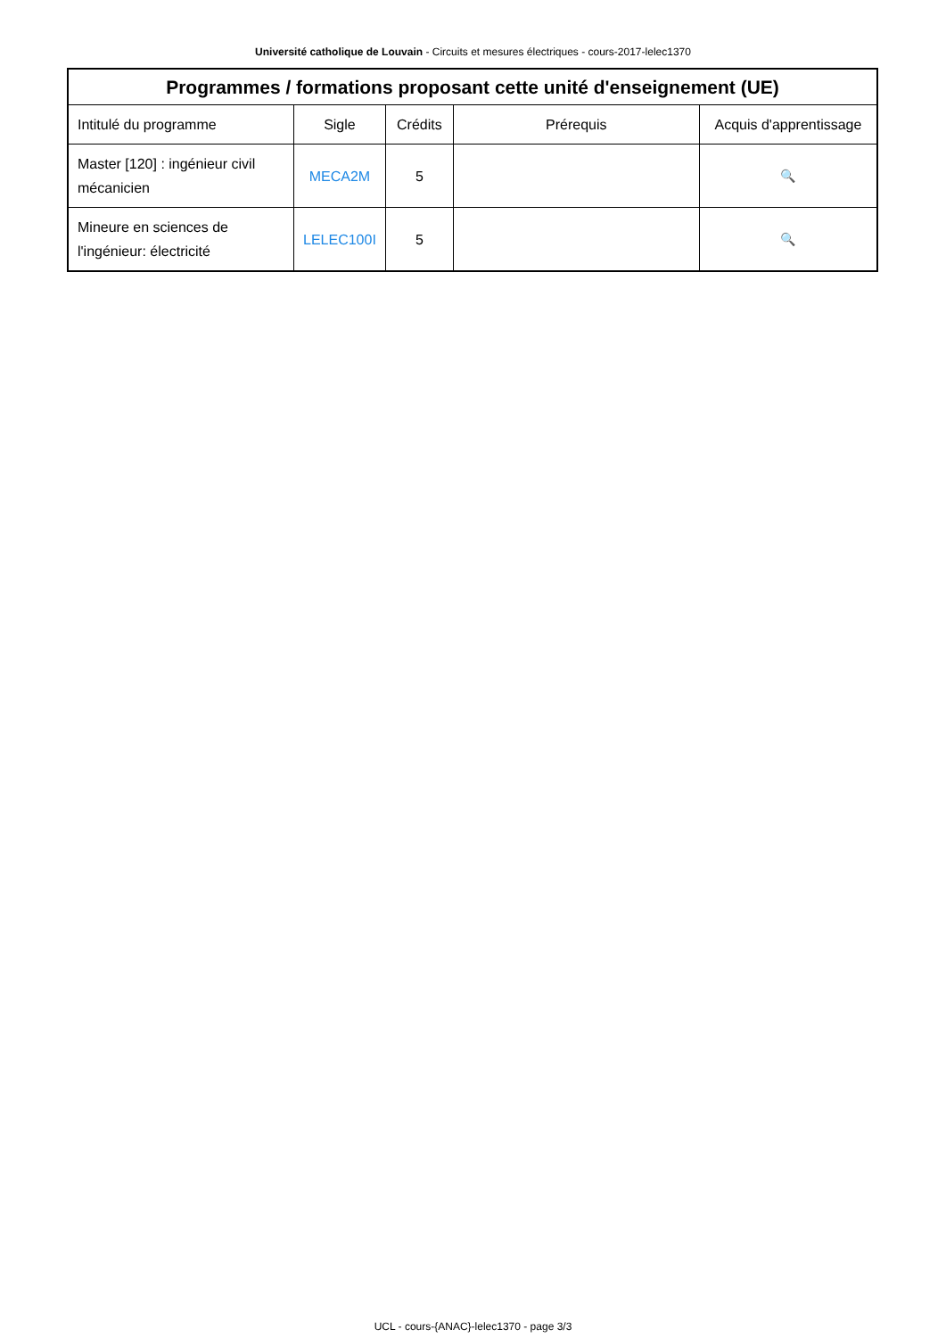Université catholique de Louvain - Circuits et mesures électriques - cours-2017-lelec1370
| Programmes / formations proposant cette unité d'enseignement (UE) | | | | |
| --- | --- | --- | --- | --- |
| Intitulé du programme | Sigle | Crédits | Prérequis | Acquis d'apprentissage |
| Master [120] : ingénieur civil mécanicien | MECA2M | 5 | | 🔍 |
| Mineure en sciences de l'ingénieur: électricité | LELEC100I | 5 | | 🔍 |
UCL - cours-{ANAC}-lelec1370 - page 3/3